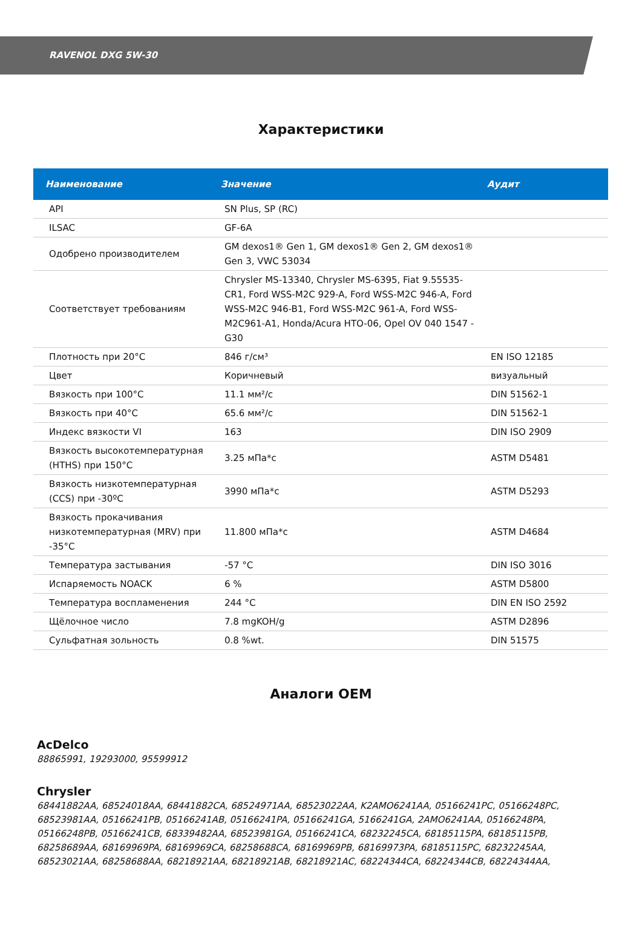RAVENOL DXG 5W-30
Характеристики
| Наименование | Значение | Аудит |
| --- | --- | --- |
| API | SN Plus, SP (RC) | |
| ILSAC | GF-6A | |
| Одобрено производителем | GM dexos1® Gen 1, GM dexos1® Gen 2, GM dexos1® Gen 3, VWC 53034 | |
| Соответствует требованиям | Chrysler MS-13340, Chrysler MS-6395, Fiat 9.55535-CR1, Ford WSS-M2C 929-A, Ford WSS-M2C 946-A, Ford WSS-M2C 946-B1, Ford WSS-M2C 961-A, Ford WSS-M2C961-A1, Honda/Acura HTO-06, Opel OV 040 1547 - G30 | |
| Плотность при 20°C | 846 г/см³ | EN ISO 12185 |
| Цвет | Коричневый | визуальный |
| Вязкость при 100°C | 11.1 мм²/с | DIN 51562-1 |
| Вязкость при 40°C | 65.6 мм²/с | DIN 51562-1 |
| Индекс вязкости VI | 163 | DIN ISO 2909 |
| Вязкость высокотемпературная (HTHS) при 150°C | 3.25 мПа*с | ASTM D5481 |
| Вязкость низкотемпературная (CCS) при -30ºC | 3990 мПа*с | ASTM D5293 |
| Вязкость прокачивания низкотемпературная (MRV) при -35°C | 11.800 мПа*с | ASTM D4684 |
| Температура застывания | -57 °C | DIN ISO 3016 |
| Испаряемость NOACK | 6 % | ASTM D5800 |
| Температура воспламенения | 244 °C | DIN EN ISO 2592 |
| Щёлочное число | 7.8 mgKOH/g | ASTM D2896 |
| Сульфатная зольность | 0.8 %wt. | DIN 51575 |
Аналоги OEM
AcDelco
88865991, 19293000, 95599912
Chrysler
68441882AA, 68524018AA, 68441882CA, 68524971AA, 68523022AA, K2AMO6241AA, 05166241PC, 05166248PC, 68523981AA, 05166241PB, 05166241AB, 05166241PA, 05166241GA, 5166241GA, 2AMO6241AA, 05166248PA, 05166248PB, 05166241CB, 68339482AA, 68523981GA, 05166241CA, 68232245CA, 68185115PA, 68185115PB, 68258689AA, 68169969PA, 68169969CA, 68258688CA, 68169969PB, 68169973PA, 68185115PC, 68232245AA, 68523021AA, 68258688AA, 68218921AA, 68218921AB, 68218921AC, 68224344CA, 68224344CB, 68224344AA,